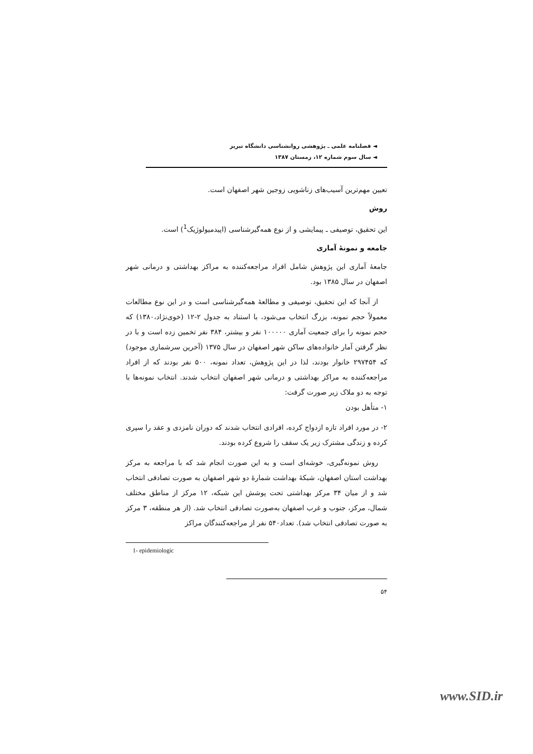◄ فصلنامه علمی ـ پژوهشی روانشناسی دانشگاه تبریز
◄ سال سوم شماره ۱۲، زمستان ۱۳۸۷
تعیین مهم‌ترین آسیب‌های زناشویی زوجین شهر اصفهان است.
روش
این تحقیق، توصیفی ـ پیمایشی و از نوع همه‌گیرشناسی (اپیدمیولوژیک<sup>1</sup>) است.
جامعه و نمونهٔ آماری
جامعهٔ آماری این پژوهش شامل افراد مراجعه‌کننده به مراکز بهداشتی و درمانی شهر اصفهان در سال ۱۳۸۵ بود.
از آنجا که این تحقیق، توصیفی و مطالعهٔ همه‌گیرشناسی است و در این نوع مطالعات معمولاً حجم نمونه، بزرگ انتخاب می‌شود، با استناد به جدول ۲-۱۲ (خوی‌نژاد،۱۳۸۰) که حجم نمونه را برای جمعیت آماری ۱۰۰۰۰۰ نفر و بیشتر، ۳۸۴ نفر تخمین زده است و با در نظر گرفتن آمار خانواده‌های ساکن شهر اصفهان در سال ۱۳۷۵ (آخرین سرشماری موجود) که ۲۹۷۴۵۴ خانوار بودند، لذا در این پژوهش، تعداد نمونه، ۵۰۰ نفر بودند که از افراد مراجعه‌کننده به مراکز بهداشتی و درمانی شهر اصفهان انتخاب شدند. انتخاب نمونه‌ها با توجه به دو ملاک زیر صورت گرفت:
۱- متأهل بودن
۲- در مورد افراد تازه ازدواج کرده، افرادی انتخاب شدند که دوران نامزدی و عقد را سپری کرده و زندگی مشترک زیر یک سقف را شروع کرده بودند.
روش نمونه‌گیری، خوشه‌ای است و به این صورت انجام شد که با مراجعه به مرکز بهداشت استان اصفهان، شبکهٔ بهداشت شمارهٔ دو شهر اصفهان به صورت تصادفی انتخاب شد و از میان ۳۴ مرکز بهداشتی تحت پوشش این شبکه، ۱۲ مرکز از مناطق مختلف شمال، مرکز، جنوب و غرب اصفهان به‌صورت تصادفی انتخاب شد. (از هر منطقه، ۳ مرکز به صورت تصادفی انتخاب شد). تعداد۵۴۰ نفر از مراجعه‌کنندگان مراکز
1- epidemiologic
۵۴
www.SID.ir